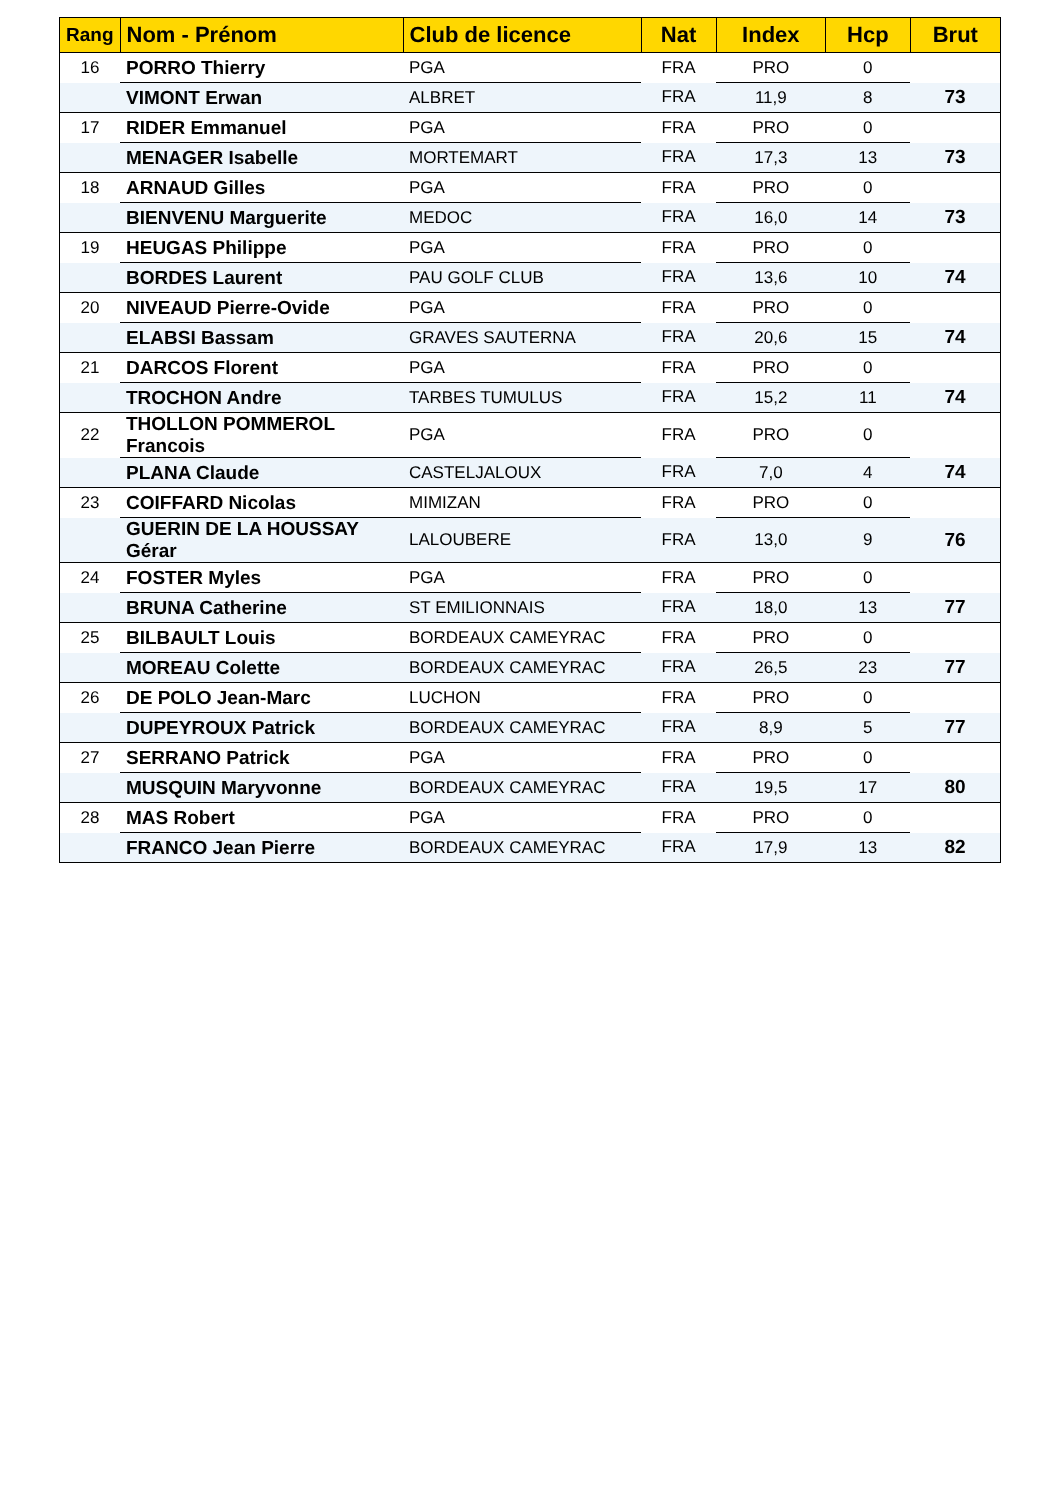| Rang | Nom - Prénom | Club de licence | Nat | Index | Hcp | Brut |
| --- | --- | --- | --- | --- | --- | --- |
| 16 | PORRO Thierry | PGA | FRA | PRO | 0 | |
| | VIMONT Erwan | ALBRET | FRA | 11,9 | 8 | 73 |
| 17 | RIDER Emmanuel | PGA | FRA | PRO | 0 | |
| | MENAGER Isabelle | MORTEMART | FRA | 17,3 | 13 | 73 |
| 18 | ARNAUD Gilles | PGA | FRA | PRO | 0 | |
| | BIENVENU Marguerite | MEDOC | FRA | 16,0 | 14 | 73 |
| 19 | HEUGAS Philippe | PGA | FRA | PRO | 0 | |
| | BORDES Laurent | PAU GOLF CLUB | FRA | 13,6 | 10 | 74 |
| 20 | NIVEAUD Pierre-Ovide | PGA | FRA | PRO | 0 | |
| | ELABSI Bassam | GRAVES SAUTERNA | FRA | 20,6 | 15 | 74 |
| 21 | DARCOS Florent | PGA | FRA | PRO | 0 | |
| | TROCHON Andre | TARBES TUMULUS | FRA | 15,2 | 11 | 74 |
| 22 | THOLLON POMMEROL Francois | PGA | FRA | PRO | 0 | |
| | PLANA Claude | CASTELJALOUX | FRA | 7,0 | 4 | 74 |
| 23 | COIFFARD Nicolas | MIMIZAN | FRA | PRO | 0 | |
| | GUERIN DE LA HOUSSAY Gérar | LALOUBERE | FRA | 13,0 | 9 | 76 |
| 24 | FOSTER Myles | PGA | FRA | PRO | 0 | |
| | BRUNA Catherine | ST EMILIONNAIS | FRA | 18,0 | 13 | 77 |
| 25 | BILBAULT Louis | BORDEAUX CAMEYRAC | FRA | PRO | 0 | |
| | MOREAU Colette | BORDEAUX CAMEYRAC | FRA | 26,5 | 23 | 77 |
| 26 | DE POLO Jean-Marc | LUCHON | FRA | PRO | 0 | |
| | DUPEYROUX Patrick | BORDEAUX CAMEYRAC | FRA | 8,9 | 5 | 77 |
| 27 | SERRANO Patrick | PGA | FRA | PRO | 0 | |
| | MUSQUIN Maryvonne | BORDEAUX CAMEYRAC | FRA | 19,5 | 17 | 80 |
| 28 | MAS Robert | PGA | FRA | PRO | 0 | |
| | FRANCO Jean Pierre | BORDEAUX CAMEYRAC | FRA | 17,9 | 13 | 82 |